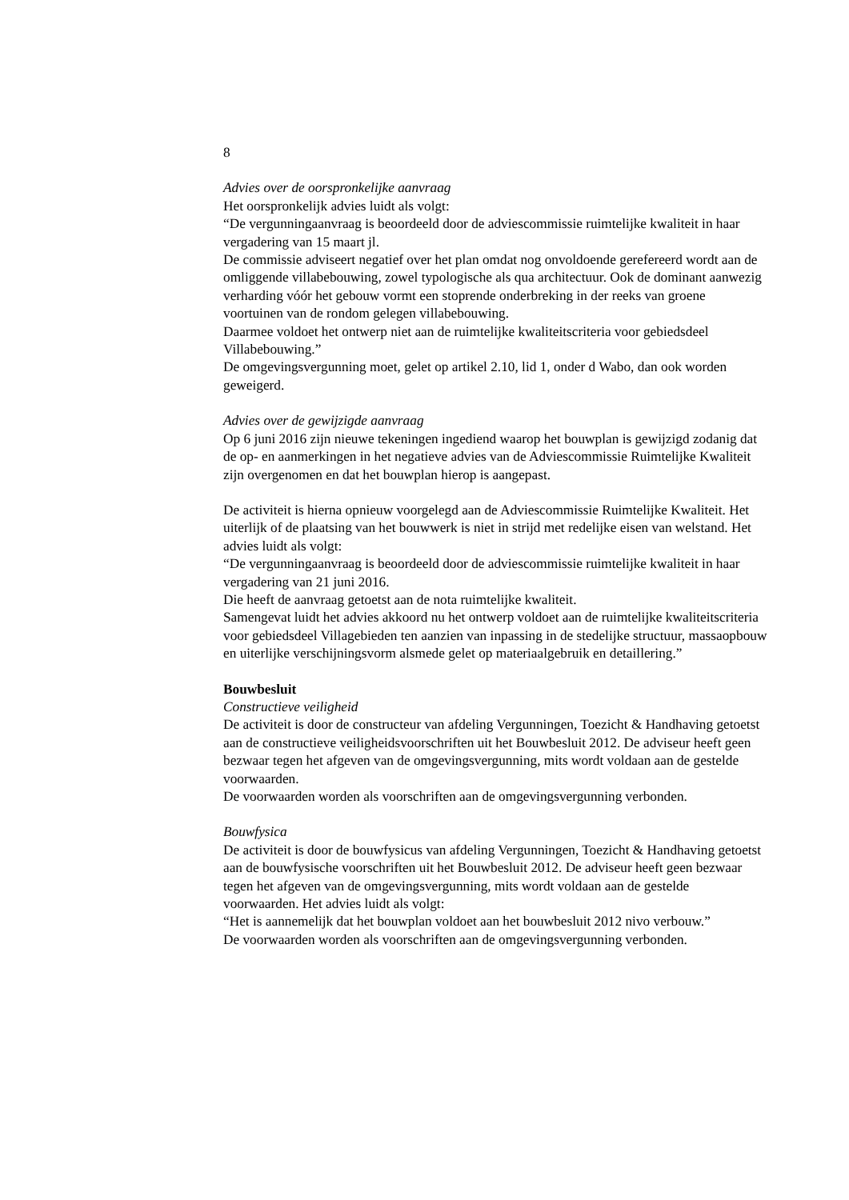8
Advies over de oorspronkelijke aanvraag
Het oorspronkelijk advies luidt als volgt:
“De vergunningaanvraag is beoordeeld door de adviescommissie ruimtelijke kwaliteit in haar vergadering van 15 maart jl.
De commissie adviseert negatief over het plan omdat nog onvoldoende gerefereerd wordt aan de omliggende villabebouwing, zowel typologische als qua architectuur. Ook de dominant aanwezig verharding vóór het gebouw vormt een stoprende onderbreking in der reeks van groene voortuinen van de rondom gelegen villabebouwing.
Daarmee voldoet het ontwerp niet aan de ruimtelijke kwaliteitscriteria voor gebiedsdeel Villabebouwing.”
De omgevingsvergunning moet, gelet op artikel 2.10, lid 1, onder d Wabo, dan ook worden geweigerd.
Advies over de gewijzigde aanvraag
Op 6 juni 2016 zijn nieuwe tekeningen ingediend waarop het bouwplan is gewijzigd zodanig dat de op- en aanmerkingen in het negatieve advies van de Adviescommissie Ruimtelijke Kwaliteit zijn overgenomen en dat het bouwplan hierop is aangepast.
De activiteit is hierna opnieuw voorgelegd aan de Adviescommissie Ruimtelijke Kwaliteit. Het uiterlijk of de plaatsing van het bouwwerk is niet in strijd met redelijke eisen van welstand. Het advies luidt als volgt:
“De vergunningaanvraag is beoordeeld door de adviescommissie ruimtelijke kwaliteit in haar vergadering van 21 juni 2016.
Die heeft de aanvraag getoetst aan de nota ruimtelijke kwaliteit.
Samengevat luidt het advies akkoord nu het ontwerp voldoet aan de ruimtelijke kwaliteitscriteria voor gebiedsdeel Villagebieden ten aanzien van inpassing in de stedelijke structuur, massaopbouw en uiterlijke verschijningsvorm alsmede gelet op materiaalgebruik en detaillering.”
Bouwbesluit
Constructieve veiligheid
De activiteit is door de constructeur van afdeling Vergunningen, Toezicht & Handhaving getoetst aan de constructieve veiligheidsvoorschriften uit het Bouwbesluit 2012. De adviseur heeft geen bezwaar tegen het afgeven van de omgevingsvergunning, mits wordt voldaan aan de gestelde voorwaarden.
De voorwaarden worden als voorschriften aan de omgevingsvergunning verbonden.
Bouwfysica
De activiteit is door de bouwfysicus van afdeling Vergunningen, Toezicht & Handhaving getoetst aan de bouwfysische voorschriften uit het Bouwbesluit 2012. De adviseur heeft geen bezwaar tegen het afgeven van de omgevingsvergunning, mits wordt voldaan aan de gestelde voorwaarden. Het advies luidt als volgt:
“Het is aannemelijk dat het bouwplan voldoet aan het bouwbesluit 2012 nivo verbouw.”
De voorwaarden worden als voorschriften aan de omgevingsvergunning verbonden.